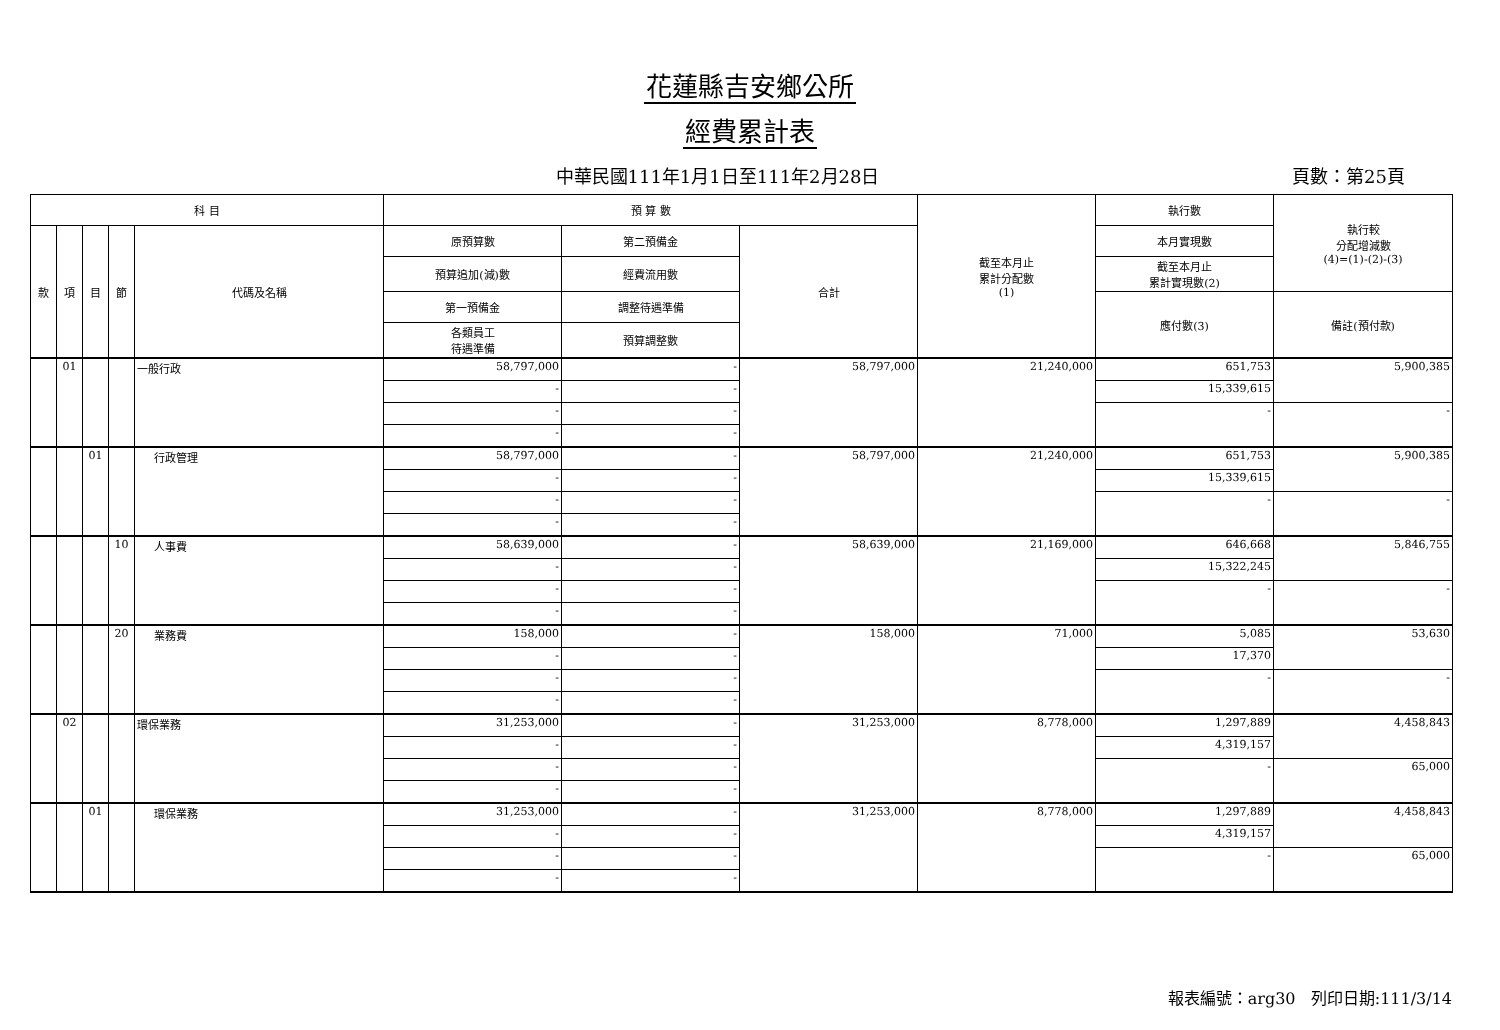花蓮縣吉安鄉公所
經費累計表
中華民國111年1月1日至111年2月28日 頁數：第25頁
| 科 目 | | | | | 預 算 數 | | | 截至本月止 累計分配數 (1) | 執行數 | 執行較 分配增減數 (4)=(1)-(2)-(3) |
| --- | --- | --- | --- | --- | --- | --- | --- | --- | --- | --- |
| 款 | 項 | 目 | 節 | 代碼及名稱 | 原預算數 | 第二預備金 | 合計 | | 本月實現數 | |
| | | | | | 預算追加(減)數 | 經費流用數 | | | 截至本月止 累計實現數(2) | |
| | | | | | 第一預備金 | 調整待遇準備 | | | 應付數(3) | 備註(預付款) |
| | | | | | 各類員工 待遇準備 | 預算調整數 | | | | |
| | 01 | | | 一般行政 | 58,797,000 | - | 58,797,000 | 21,240,000 | 651,753 | 5,900,385 |
| | | | | | - | - | | | 15,339,615 | |
| | | | | | - | - | | | - | - |
| | | | | | - | - | | | | |
| | | 01 | | 行政管理 | 58,797,000 | - | 58,797,000 | 21,240,000 | 651,753 | 5,900,385 |
| | | | | | - | - | | | 15,339,615 | |
| | | | | | - | - | | | - | - |
| | | | | | - | - | | | | |
| | | | 10 | 人事費 | 58,639,000 | - | 58,639,000 | 21,169,000 | 646,668 | 5,846,755 |
| | | | | | - | - | | | 15,322,245 | |
| | | | | | - | - | | | - | - |
| | | | | | - | - | | | | |
| | | | 20 | 業務費 | 158,000 | - | 158,000 | 71,000 | 5,085 | 53,630 |
| | | | | | - | - | | | 17,370 | |
| | | | | | - | - | | | - | - |
| | | | | | - | - | | | | |
| | 02 | | | 環保業務 | 31,253,000 | - | 31,253,000 | 8,778,000 | 1,297,889 | 4,458,843 |
| | | | | | - | - | | | 4,319,157 | |
| | | | | | - | - | | | - | 65,000 |
| | | | | | - | - | | | | |
| | | 01 | | 環保業務 | 31,253,000 | - | 31,253,000 | 8,778,000 | 1,297,889 | 4,458,843 |
| | | | | | - | - | | | 4,319,157 | |
| | | | | | - | - | | | - | 65,000 |
| | | | | | - | - | | | | |
報表編號：arg30 列印日期:111/3/14